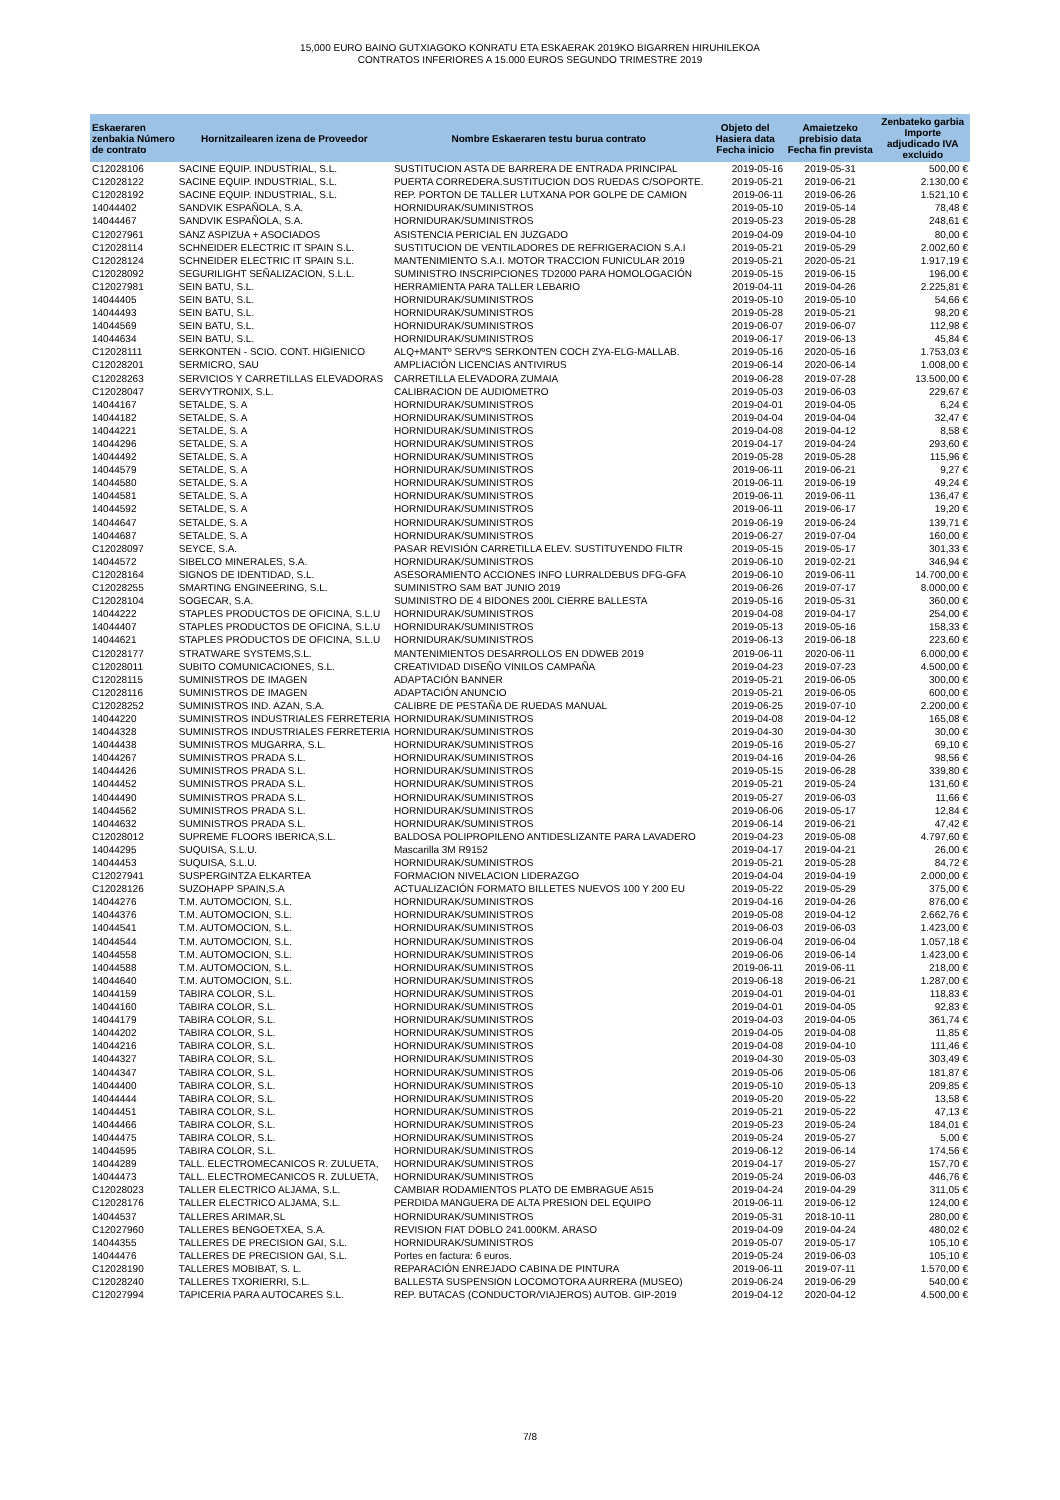15,000 EURO BAINO GUTXIAGOKO KONRATU ETA ESKAERAK 2019KO BIGARREN HIRUHILEKOA
CONTRATOS INFERIORES A 15.000 EUROS SEGUNDO TRIMESTRE 2019
| Eskaeraren zenbakia Número de contrato | Hornitzailearen izena de Proveedor | Nombre Eskaeraren testu burua contrato | Objeto del Hasiera data Fecha inicio | Amaietzeko prebisio data Fecha fin prevista | Zenbateko garbia Importe adjudicado IVA excluido |
| --- | --- | --- | --- | --- | --- |
| C12028106 | SACINE EQUIP. INDUSTRIAL, S.L. | SUSTITUCION ASTA DE BARRERA DE ENTRADA PRINCIPAL | 2019-05-16 | 2019-05-31 | 500,00 € |
| C12028122 | SACINE EQUIP. INDUSTRIAL, S.L. | PUERTA CORREDERA.SUSTITUCION DOS RUEDAS C/SOPORTE. | 2019-05-21 | 2019-06-21 | 2.130,00 € |
| C12028192 | SACINE EQUIP. INDUSTRIAL, S.L. | REP. PORTON DE TALLER LUTXANA POR GOLPE DE CAMION | 2019-06-11 | 2019-06-26 | 1.521,10 € |
| 14044402 | SANDVIK ESPAÑOLA, S.A. | HORNIDURAK/SUMINISTROS | 2019-05-10 | 2019-05-14 | 78,48 € |
| 14044467 | SANDVIK ESPAÑOLA, S.A. | HORNIDURAK/SUMINISTROS | 2019-05-23 | 2019-05-28 | 248,61 € |
| C12027961 | SANZ ASPIZUA + ASOCIADOS | ASISTENCIA PERICIAL EN JUZGADO | 2019-04-09 | 2019-04-10 | 80,00 € |
| C12028114 | SCHNEIDER ELECTRIC IT SPAIN S.L. | SUSTITUCION DE VENTILADORES DE REFRIGERACION S.A.I | 2019-05-21 | 2019-05-29 | 2.002,60 € |
| C12028124 | SCHNEIDER ELECTRIC IT SPAIN S.L. | MANTENIMIENTO S.A.I. MOTOR TRACCION FUNICULAR 2019 | 2019-05-21 | 2020-05-21 | 1.917,19 € |
| C12028092 | SEGURILIGHT SEÑALIZACION, S.L.L. | SUMINISTRO INSCRIPCIONES TD2000 PARA HOMOLOGACIÓN | 2019-05-15 | 2019-06-15 | 196,00 € |
| C12027981 | SEIN BATU, S.L. | HERRAMIENTA PARA TALLER LEBARIO | 2019-04-11 | 2019-04-26 | 2.225,81 € |
| 14044405 | SEIN BATU, S.L. | HORNIDURAK/SUMINISTROS | 2019-05-10 | 2019-05-10 | 54,66 € |
| 14044493 | SEIN BATU, S.L. | HORNIDURAK/SUMINISTROS | 2019-05-28 | 2019-05-21 | 98,20 € |
| 14044569 | SEIN BATU, S.L. | HORNIDURAK/SUMINISTROS | 2019-06-07 | 2019-06-07 | 112,98 € |
| 14044634 | SEIN BATU, S.L. | HORNIDURAK/SUMINISTROS | 2019-06-17 | 2019-06-13 | 45,84 € |
| C12028111 | SERKONTEN - SCIO. CONT. HIGIENICO | ALQ+MANTº SERVºS SERKONTEN COCH ZYA-ELG-MALLAB. | 2019-05-16 | 2020-05-16 | 1.753,03 € |
| C12028201 | SERMICRO, SAU | AMPLIACIÓN LICENCIAS ANTIVIRUS | 2019-06-14 | 2020-06-14 | 1.008,00 € |
| C12028263 | SERVICIOS Y CARRETILLAS ELEVADORAS | CARRETILLA ELEVADORA ZUMAIA | 2019-06-28 | 2019-07-28 | 13.500,00 € |
| C12028047 | SERVYTRONIX, S.L. | CALIBRACION DE AUDIOMETRO | 2019-05-03 | 2019-06-03 | 229,67 € |
| 14044167 | SETALDE, S. A | HORNIDURAK/SUMINISTROS | 2019-04-01 | 2019-04-05 | 6,24 € |
| 14044182 | SETALDE, S. A | HORNIDURAK/SUMINISTROS | 2019-04-04 | 2019-04-04 | 32,47 € |
| 14044221 | SETALDE, S. A | HORNIDURAK/SUMINISTROS | 2019-04-08 | 2019-04-12 | 8,58 € |
| 14044296 | SETALDE, S. A | HORNIDURAK/SUMINISTROS | 2019-04-17 | 2019-04-24 | 293,60 € |
| 14044492 | SETALDE, S. A | HORNIDURAK/SUMINISTROS | 2019-05-28 | 2019-05-28 | 115,96 € |
| 14044579 | SETALDE, S. A | HORNIDURAK/SUMINISTROS | 2019-06-11 | 2019-06-21 | 9,27 € |
| 14044580 | SETALDE, S. A | HORNIDURAK/SUMINISTROS | 2019-06-11 | 2019-06-19 | 49,24 € |
| 14044581 | SETALDE, S. A | HORNIDURAK/SUMINISTROS | 2019-06-11 | 2019-06-11 | 136,47 € |
| 14044592 | SETALDE, S. A | HORNIDURAK/SUMINISTROS | 2019-06-11 | 2019-06-17 | 19,20 € |
| 14044647 | SETALDE, S. A | HORNIDURAK/SUMINISTROS | 2019-06-19 | 2019-06-24 | 139,71 € |
| 14044687 | SETALDE, S. A | HORNIDURAK/SUMINISTROS | 2019-06-27 | 2019-07-04 | 160,00 € |
| C12028097 | SEYCE, S.A. | PASAR REVISIÓN CARRETILLA ELEV. SUSTITUYENDO FILTR | 2019-05-15 | 2019-05-17 | 301,33 € |
| 14044572 | SIBELCO MINERALES, S.A. | HORNIDURAK/SUMINISTROS | 2019-06-10 | 2019-02-21 | 346,94 € |
| C12028164 | SIGNOS DE IDENTIDAD, S.L. | ASESORAMIENTO ACCIONES INFO LURRALDEBUS DFG-GFA | 2019-06-10 | 2019-06-11 | 14.700,00 € |
| C12028255 | SMARTING ENGINEERING, S.L. | SUMINISTRO SAM BAT JUNIO 2019 | 2019-06-26 | 2019-07-17 | 8.000,00 € |
| C12028104 | SOGECAR, S.A. | SUMINISTRO DE 4 BIDONES 200L CIERRE BALLESTA | 2019-05-16 | 2019-05-31 | 360,00 € |
| 14044222 | STAPLES PRODUCTOS DE OFICINA, S.L.U | HORNIDURAK/SUMINISTROS | 2019-04-08 | 2019-04-17 | 254,00 € |
| 14044407 | STAPLES PRODUCTOS DE OFICINA, S.L.U | HORNIDURAK/SUMINISTROS | 2019-05-13 | 2019-05-16 | 158,33 € |
| 14044621 | STAPLES PRODUCTOS DE OFICINA, S.L.U | HORNIDURAK/SUMINISTROS | 2019-06-13 | 2019-06-18 | 223,60 € |
| C12028177 | STRATWARE SYSTEMS,S.L. | MANTENIMIENTOS DESARROLLOS EN DDWEB 2019 | 2019-06-11 | 2020-06-11 | 6.000,00 € |
| C12028011 | SUBITO COMUNICACIONES, S.L. | CREATIVIDAD DISEÑO VINILOS CAMPAÑA | 2019-04-23 | 2019-07-23 | 4.500,00 € |
| C12028115 | SUMINISTROS DE IMAGEN | ADAPTACIÓN BANNER | 2019-05-21 | 2019-06-05 | 300,00 € |
| C12028116 | SUMINISTROS DE IMAGEN | ADAPTACIÓN ANUNCIO | 2019-05-21 | 2019-06-05 | 600,00 € |
| C12028252 | SUMINISTROS IND. AZAN, S.A. | CALIBRE DE PESTAÑA DE RUEDAS MANUAL | 2019-06-25 | 2019-07-10 | 2.200,00 € |
| 14044220 | SUMINISTROS INDUSTRIALES FERRETERIA | HORNIDURAK/SUMINISTROS | 2019-04-08 | 2019-04-12 | 165,08 € |
| 14044328 | SUMINISTROS INDUSTRIALES FERRETERIA | HORNIDURAK/SUMINISTROS | 2019-04-30 | 2019-04-30 | 30,00 € |
| 14044438 | SUMINISTROS MUGARRA, S.L. | HORNIDURAK/SUMINISTROS | 2019-05-16 | 2019-05-27 | 69,10 € |
| 14044267 | SUMINISTROS PRADA S.L. | HORNIDURAK/SUMINISTROS | 2019-04-16 | 2019-04-26 | 98,56 € |
| 14044426 | SUMINISTROS PRADA S.L. | HORNIDURAK/SUMINISTROS | 2019-05-15 | 2019-06-28 | 339,80 € |
| 14044452 | SUMINISTROS PRADA S.L. | HORNIDURAK/SUMINISTROS | 2019-05-21 | 2019-05-24 | 131,60 € |
| 14044490 | SUMINISTROS PRADA S.L. | HORNIDURAK/SUMINISTROS | 2019-05-27 | 2019-06-03 | 11,66 € |
| 14044562 | SUMINISTROS PRADA S.L. | HORNIDURAK/SUMINISTROS | 2019-06-06 | 2019-05-17 | 12,84 € |
| 14044632 | SUMINISTROS PRADA S.L. | HORNIDURAK/SUMINISTROS | 2019-06-14 | 2019-06-21 | 47,42 € |
| C12028012 | SUPREME FLOORS IBERICA,S.L. | BALDOSA POLIPROPILENO ANTIDESLIZANTE PARA LAVADERO | 2019-04-23 | 2019-05-08 | 4.797,60 € |
| 14044295 | SUQUISA, S.L.U. | Mascarilla 3M R9152 | 2019-04-17 | 2019-04-21 | 26,00 € |
| 14044453 | SUQUISA, S.L.U. | HORNIDURAK/SUMINISTROS | 2019-05-21 | 2019-05-28 | 84,72 € |
| C12027941 | SUSPERGINTZA ELKARTEA | FORMACION NIVELACION LIDERAZGO | 2019-04-04 | 2019-04-19 | 2.000,00 € |
| C12028126 | SUZOHAPP SPAIN,S.A | ACTUALIZACIÓN FORMATO BILLETES NUEVOS 100 Y 200 EU | 2019-05-22 | 2019-05-29 | 375,00 € |
| 14044276 | T.M. AUTOMOCION, S.L. | HORNIDURAK/SUMINISTROS | 2019-04-16 | 2019-04-26 | 876,00 € |
| 14044376 | T.M. AUTOMOCION, S.L. | HORNIDURAK/SUMINISTROS | 2019-05-08 | 2019-04-12 | 2.662,76 € |
| 14044541 | T.M. AUTOMOCION, S.L. | HORNIDURAK/SUMINISTROS | 2019-06-03 | 2019-06-03 | 1.423,00 € |
| 14044544 | T.M. AUTOMOCION, S.L. | HORNIDURAK/SUMINISTROS | 2019-06-04 | 2019-06-04 | 1.057,18 € |
| 14044558 | T.M. AUTOMOCION, S.L. | HORNIDURAK/SUMINISTROS | 2019-06-06 | 2019-06-14 | 1.423,00 € |
| 14044588 | T.M. AUTOMOCION, S.L. | HORNIDURAK/SUMINISTROS | 2019-06-11 | 2019-06-11 | 218,00 € |
| 14044640 | T.M. AUTOMOCION, S.L. | HORNIDURAK/SUMINISTROS | 2019-06-18 | 2019-06-21 | 1.287,00 € |
| 14044159 | TABIRA COLOR, S.L. | HORNIDURAK/SUMINISTROS | 2019-04-01 | 2019-04-01 | 118,83 € |
| 14044160 | TABIRA COLOR, S.L. | HORNIDURAK/SUMINISTROS | 2019-04-01 | 2019-04-05 | 92,83 € |
| 14044179 | TABIRA COLOR, S.L. | HORNIDURAK/SUMINISTROS | 2019-04-03 | 2019-04-05 | 361,74 € |
| 14044202 | TABIRA COLOR, S.L. | HORNIDURAK/SUMINISTROS | 2019-04-05 | 2019-04-08 | 11,85 € |
| 14044216 | TABIRA COLOR, S.L. | HORNIDURAK/SUMINISTROS | 2019-04-08 | 2019-04-10 | 111,46 € |
| 14044327 | TABIRA COLOR, S.L. | HORNIDURAK/SUMINISTROS | 2019-04-30 | 2019-05-03 | 303,49 € |
| 14044347 | TABIRA COLOR, S.L. | HORNIDURAK/SUMINISTROS | 2019-05-06 | 2019-05-06 | 181,87 € |
| 14044400 | TABIRA COLOR, S.L. | HORNIDURAK/SUMINISTROS | 2019-05-10 | 2019-05-13 | 209,85 € |
| 14044444 | TABIRA COLOR, S.L. | HORNIDURAK/SUMINISTROS | 2019-05-20 | 2019-05-22 | 13,58 € |
| 14044451 | TABIRA COLOR, S.L. | HORNIDURAK/SUMINISTROS | 2019-05-21 | 2019-05-22 | 47,13 € |
| 14044466 | TABIRA COLOR, S.L. | HORNIDURAK/SUMINISTROS | 2019-05-23 | 2019-05-24 | 184,01 € |
| 14044475 | TABIRA COLOR, S.L. | HORNIDURAK/SUMINISTROS | 2019-05-24 | 2019-05-27 | 5,00 € |
| 14044595 | TABIRA COLOR, S.L. | HORNIDURAK/SUMINISTROS | 2019-06-12 | 2019-06-14 | 174,56 € |
| 14044289 | TALL. ELECTROMECANICOS R. ZULUETA, | HORNIDURAK/SUMINISTROS | 2019-04-17 | 2019-05-27 | 157,70 € |
| 14044473 | TALL. ELECTROMECANICOS R. ZULUETA, | HORNIDURAK/SUMINISTROS | 2019-05-24 | 2019-06-03 | 446,76 € |
| C12028023 | TALLER ELECTRICO ALJAMA, S.L. | CAMBIAR RODAMIENTOS PLATO DE EMBRAGUE A515 | 2019-04-24 | 2019-04-29 | 311,05 € |
| C12028176 | TALLER ELECTRICO ALJAMA, S.L. | PERDIDA MANGUERA DE ALTA PRESION DEL EQUIPO | 2019-06-11 | 2019-06-12 | 124,00 € |
| 14044537 | TALLERES ARIMAR,SL | HORNIDURAK/SUMINISTROS | 2019-05-31 | 2018-10-11 | 280,00 € |
| C12027960 | TALLERES BENGOETXEA, S.A. | REVISION FIAT DOBLO 241.000KM. ARASO | 2019-04-09 | 2019-04-24 | 480,02 € |
| 14044355 | TALLERES DE PRECISION GAI, S.L. | HORNIDURAK/SUMINISTROS | 2019-05-07 | 2019-05-17 | 105,10 € |
| 14044476 | TALLERES DE PRECISION GAI, S.L. | Portes en factura: 6 euros. | 2019-05-24 | 2019-06-03 | 105,10 € |
| C12028190 | TALLERES MOBIBAT, S. L. | REPARACIÓN ENREJADO CABINA DE PINTURA | 2019-06-11 | 2019-07-11 | 1.570,00 € |
| C12028240 | TALLERES TXORIERRI, S.L. | BALLESTA SUSPENSION LOCOMOTORA AURRERA (MUSEO) | 2019-06-24 | 2019-06-29 | 540,00 € |
| C12027994 | TAPICERIA PARA AUTOCARES S.L. | REP. BUTACAS (CONDUCTOR/VIAJEROS) AUTOB. GIP-2019 | 2019-04-12 | 2020-04-12 | 4.500,00 € |
7/8